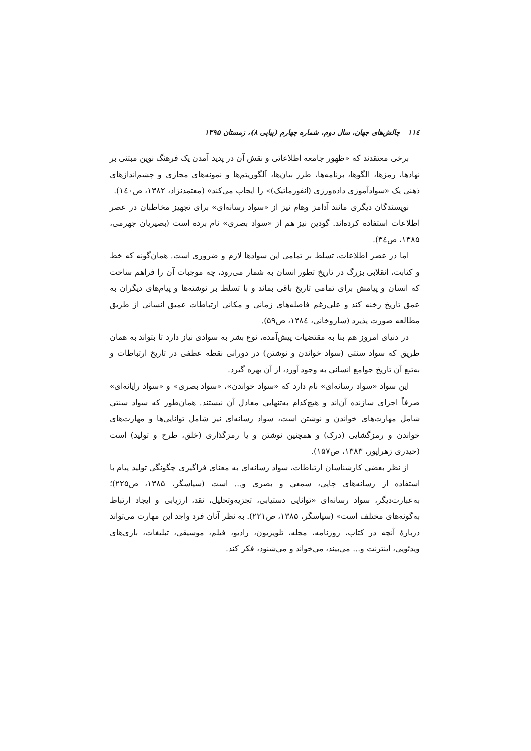۱۱٤ چالش‌های جهان، سال دوم، شماره چهارم (پیاپی ۸)، زمستان ۱۳۹۵
برخی معتقدند که «ظهور جامعه اطلاعاتی و نقش آن در پدید آمدن یک فرهنگ نوین مبتنی بر نهادها، رمزها، الگوها، برنامه‌ها، طرز بیان‌ها، اَلگوریتم‌ها و نمونه‌های مجازی و چشم‌اندازهای ذهنی یک «سوادآموزی داده‌ورزی (انفورماتیک)» را ایجاب می‌کند» (معتمدنژاد، ۱۳۸۲، ص۱٤۰).
نویسندگان دیگری مانند آدامز وهام نیز از «سواد رسانه‌ای» برای تجهیز مخاطبان در عصر اطلاعات استفاده کرده‌اند. گودین نیز هم از «سواد بصری» نام برده است (بصیریان جهرمی، ۱۳۸۵، ص۳٤).
اما در عصر اطلاعات، تسلط بر تمامی این سوادها لازم و ضروری است. همان‌گونه که خط و کتابت، انقلابی بزرگ در تاریخ تطور انسان به شمار می‌رود، چه موجبات آن را فراهم ساخت که انسان و پیامش برای تمامی تاریخ باقی بماند و با تسلط بر نوشته‌ها و پیام‌های دیگران به عمق تاریخ رخنه کند و علی‌رغم فاصله‌های زمانی و مکانی ارتباطات عمیق انسانی از طریق مطالعه صورت پذیرد (ساروخانی، ۱۳۸٤، ص۵۹).
در دنیای امروز هم بنا به مقتضیات پیش‌آمده، نوع بشر به سوادی نیاز دارد تا بتواند به همان طریق که سواد سنتی (سواد خواندن و نوشتن) در دورانی نقطه عطفی در تاریخ ارتباطات و به‌تبع آن تاریخ جوامع انسانی به وجود آورد، از آن بهره گیرد.
این سواد «سواد رسانه‌ای» نام دارد که «سواد خواندن»، «سواد بصری» و «سواد رایانه‌ای» صرفاً اجزای سازنده آن‌اند و هیچ‌کدام به‌تنهایی معادل آن نیستند. همان‌طور که سواد سنتی شامل مهارت‌های خواندن و نوشتن است، سواد رسانه‌ای نیز شامل توانایی‌ها و مهارت‌های خواندن و رمزگشایی (درک) و همچنین نوشتن و یا رمزگذاری (خلق، طرح و تولید) است (حیدری زهراپور، ۱۳۸۳، ص۱۵۷).
از نظر بعضی کارشناسان ارتباطات، سواد رسانه‌ای به معنای فراگیری چگونگی تولید پیام با استفاده از رسانه‌های چاپی، سمعی و بصری و... است (سپاسگر، ۱۳۸۵، ص۲۲۵)؛ به‌عبارت‌دیگر، سواد رسانه‌ای «توانایی دستیابی، تجزیه‌وتحلیل، نقد، ارزیابی و ایجاد ارتباط به‌گونه‌های مختلف است» (سپاسگر، ۱۳۸۵، ص۲۲۱). به نظر آنان فرد واجد این مهارت می‌تواند دربارهٔ آنچه در کتاب، روزنامه، مجله، تلویزیون، رادیو، فیلم، موسیقی، تبلیغات، بازی‌های ویدئویی، اینترنت و... می‌بیند، می‌خواند و می‌شنود، فکر کند.